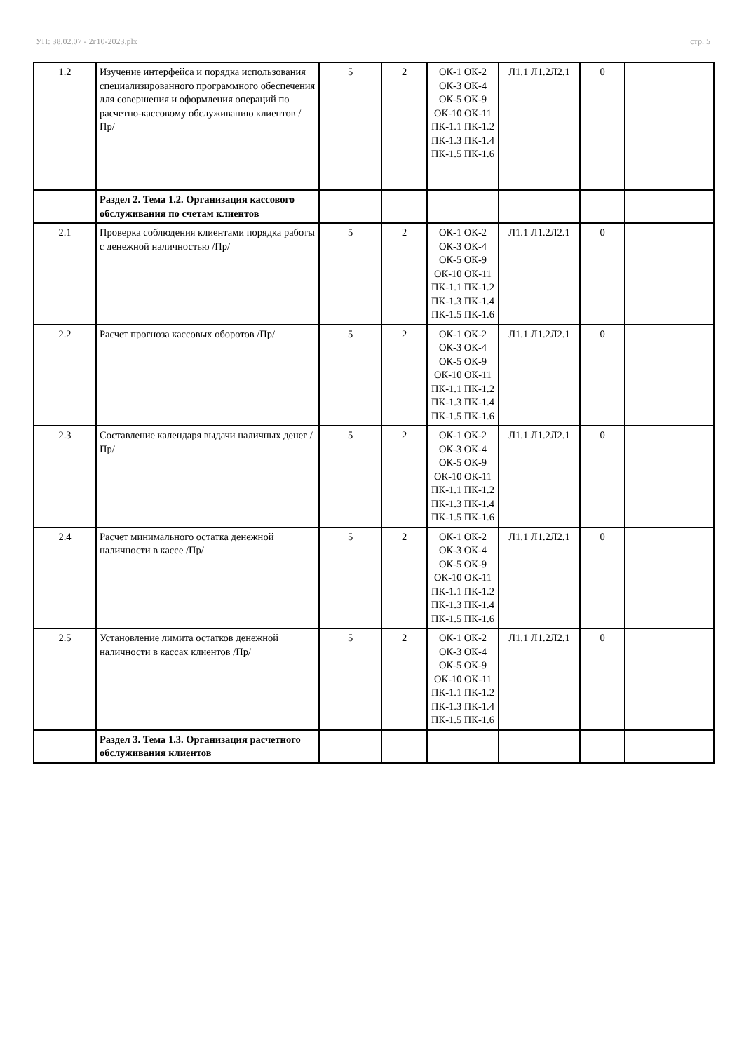УП: 38.02.07 - 2г10-2023.plx стр. 5
| 1.2 | Изучение интерфейса и порядка использования специализированного программного обеспечения для совершения и оформления операций по расчетно-кассовому обслуживанию клиентов /Пр/ | 5 | 2 | ОК-1 ОК-2 ОК-3 ОК-4 ОК-5 ОК-9 ОК-10 ОК-11 ПК-1.1 ПК-1.2 ПК-1.3 ПК-1.4 ПК-1.5 ПК-1.6 | Л1.1 Л1.2Л2.1 | 0 | |
| | Раздел 2. Тема 1.2. Организация кассового обслуживания по счетам клиентов | | | | | | |
| 2.1 | Проверка соблюдения клиентами порядка работы с денежной наличностью /Пр/ | 5 | 2 | ОК-1 ОК-2 ОК-3 ОК-4 ОК-5 ОК-9 ОК-10 ОК-11 ПК-1.1 ПК-1.2 ПК-1.3 ПК-1.4 ПК-1.5 ПК-1.6 | Л1.1 Л1.2Л2.1 | 0 | |
| 2.2 | Расчет прогноза кассовых оборотов /Пр/ | 5 | 2 | ОК-1 ОК-2 ОК-3 ОК-4 ОК-5 ОК-9 ОК-10 ОК-11 ПК-1.1 ПК-1.2 ПК-1.3 ПК-1.4 ПК-1.5 ПК-1.6 | Л1.1 Л1.2Л2.1 | 0 | |
| 2.3 | Составление календаря выдачи наличных денег /Пр/ | 5 | 2 | ОК-1 ОК-2 ОК-3 ОК-4 ОК-5 ОК-9 ОК-10 ОК-11 ПК-1.1 ПК-1.2 ПК-1.3 ПК-1.4 ПК-1.5 ПК-1.6 | Л1.1 Л1.2Л2.1 | 0 | |
| 2.4 | Расчет минимального остатка денежной наличности в кассе /Пр/ | 5 | 2 | ОК-1 ОК-2 ОК-3 ОК-4 ОК-5 ОК-9 ОК-10 ОК-11 ПК-1.1 ПК-1.2 ПК-1.3 ПК-1.4 ПК-1.5 ПК-1.6 | Л1.1 Л1.2Л2.1 | 0 | |
| 2.5 | Установление лимита остатков денежной наличности в кассах клиентов /Пр/ | 5 | 2 | ОК-1 ОК-2 ОК-3 ОК-4 ОК-5 ОК-9 ОК-10 ОК-11 ПК-1.1 ПК-1.2 ПК-1.3 ПК-1.4 ПК-1.5 ПК-1.6 | Л1.1 Л1.2Л2.1 | 0 | |
| | Раздел 3. Тема 1.3. Организация расчетного обслуживания клиентов | | | | | | |